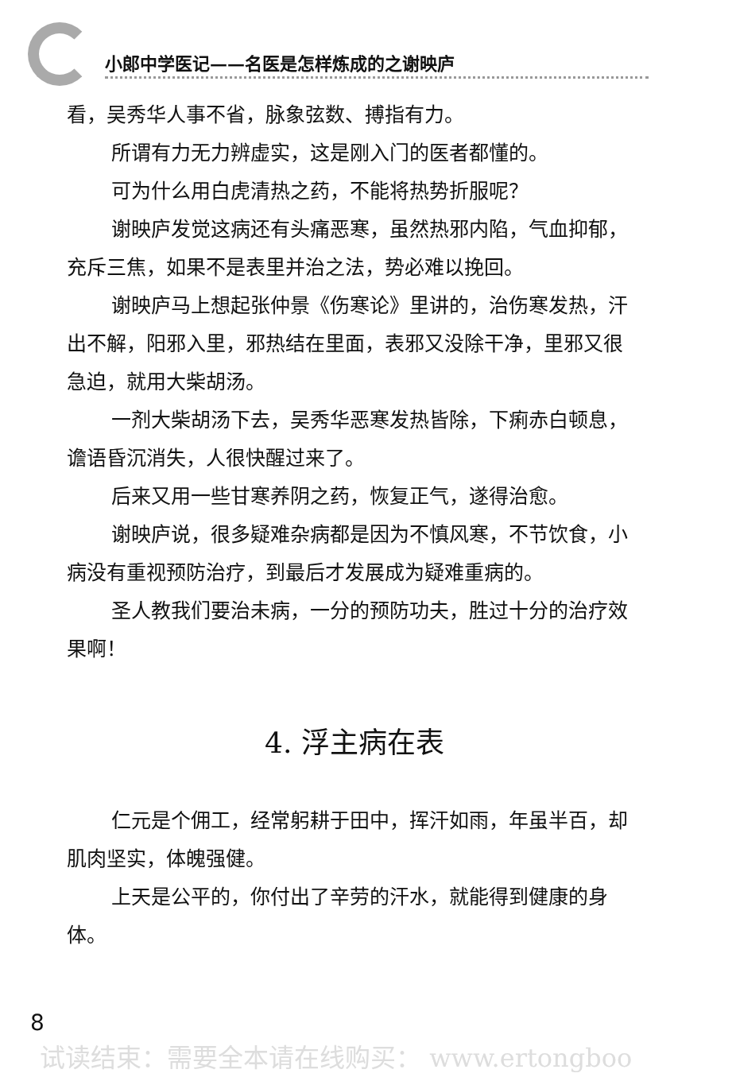小郎中学医记——名医是怎样炼成的之谢映庐
看，吴秀华人事不省，脉象弦数、搏指有力。
所谓有力无力辨虚实，这是刚入门的医者都懂的。
可为什么用白虎清热之药，不能将热势折服呢？
谢映庐发觉这病还有头痛恶寒，虽然热邪内陷，气血抑郁，充斥三焦，如果不是表里并治之法，势必难以挽回。
谢映庐马上想起张仲景《伤寒论》里讲的，治伤寒发热，汗出不解，阳邪入里，邪热结在里面，表邪又没除干净，里邪又很急迫，就用大柴胡汤。
一剂大柴胡汤下去，吴秀华恶寒发热皆除，下痢赤白顿息，谵语昏沉消失，人很快醒过来了。
后来又用一些甘寒养阴之药，恢复正气，遂得治愈。
谢映庐说，很多疑难杂病都是因为不慎风寒，不节饮食，小病没有重视预防治疗，到最后才发展成为疑难重病的。
圣人教我们要治未病，一分的预防功夫，胜过十分的治疗效果啊！
4. 浮主病在表
仁元是个佣工，经常躬耕于田中，挥汗如雨，年虽半百，却肌肉坚实，体魄强健。
上天是公平的，你付出了辛劳的汗水，就能得到健康的身体。
8
试读结束：需要全本请在线购买： www.ertongboo